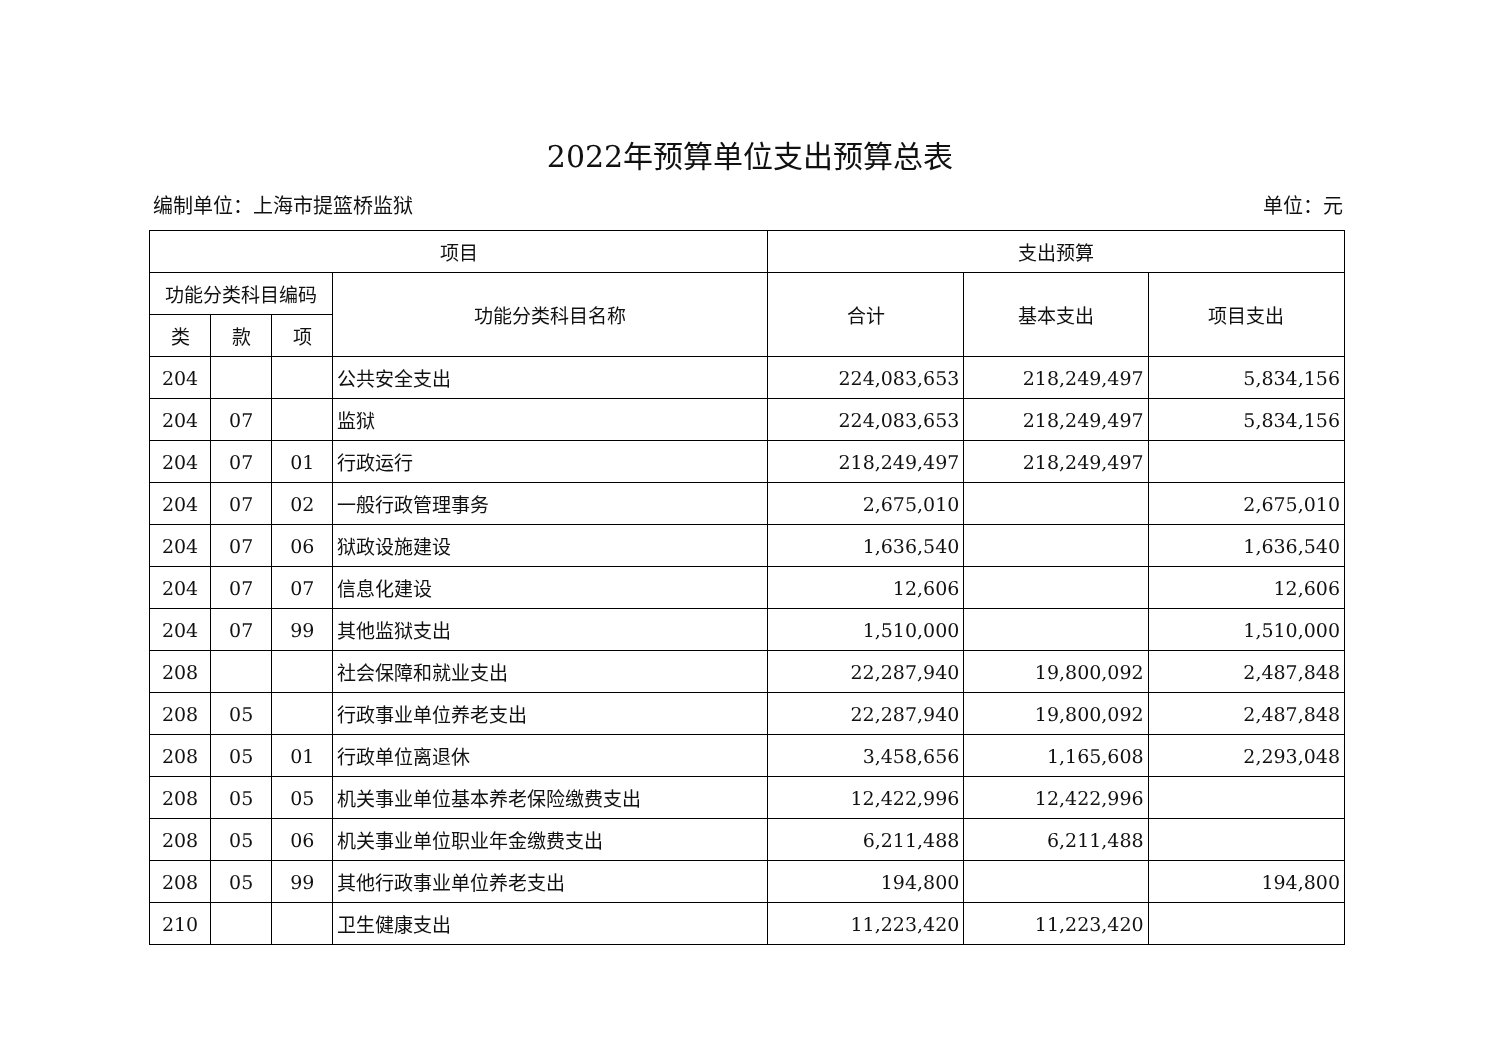2022年预算单位支出预算总表
编制单位：上海市提篮桥监狱 单位：元
| 项目 | | | | 支出预算 | | |
| --- | --- | --- | --- | --- | --- | --- |
| 功能分类科目编码 | | | 功能分类科目名称 | 合计 | 基本支出 | 项目支出 |
| 类 | 款 | 项 | | | | |
| 204 | | | 公共安全支出 | 224,083,653 | 218,249,497 | 5,834,156 |
| 204 | 07 | | 监狱 | 224,083,653 | 218,249,497 | 5,834,156 |
| 204 | 07 | 01 | 行政运行 | 218,249,497 | 218,249,497 | |
| 204 | 07 | 02 | 一般行政管理事务 | 2,675,010 | | 2,675,010 |
| 204 | 07 | 06 | 狱政设施建设 | 1,636,540 | | 1,636,540 |
| 204 | 07 | 07 | 信息化建设 | 12,606 | | 12,606 |
| 204 | 07 | 99 | 其他监狱支出 | 1,510,000 | | 1,510,000 |
| 208 | | | 社会保障和就业支出 | 22,287,940 | 19,800,092 | 2,487,848 |
| 208 | 05 | | 行政事业单位养老支出 | 22,287,940 | 19,800,092 | 2,487,848 |
| 208 | 05 | 01 | 行政单位离退休 | 3,458,656 | 1,165,608 | 2,293,048 |
| 208 | 05 | 05 | 机关事业单位基本养老保险缴费支出 | 12,422,996 | 12,422,996 | |
| 208 | 05 | 06 | 机关事业单位职业年金缴费支出 | 6,211,488 | 6,211,488 | |
| 208 | 05 | 99 | 其他行政事业单位养老支出 | 194,800 | | 194,800 |
| 210 | | | 卫生健康支出 | 11,223,420 | 11,223,420 | |